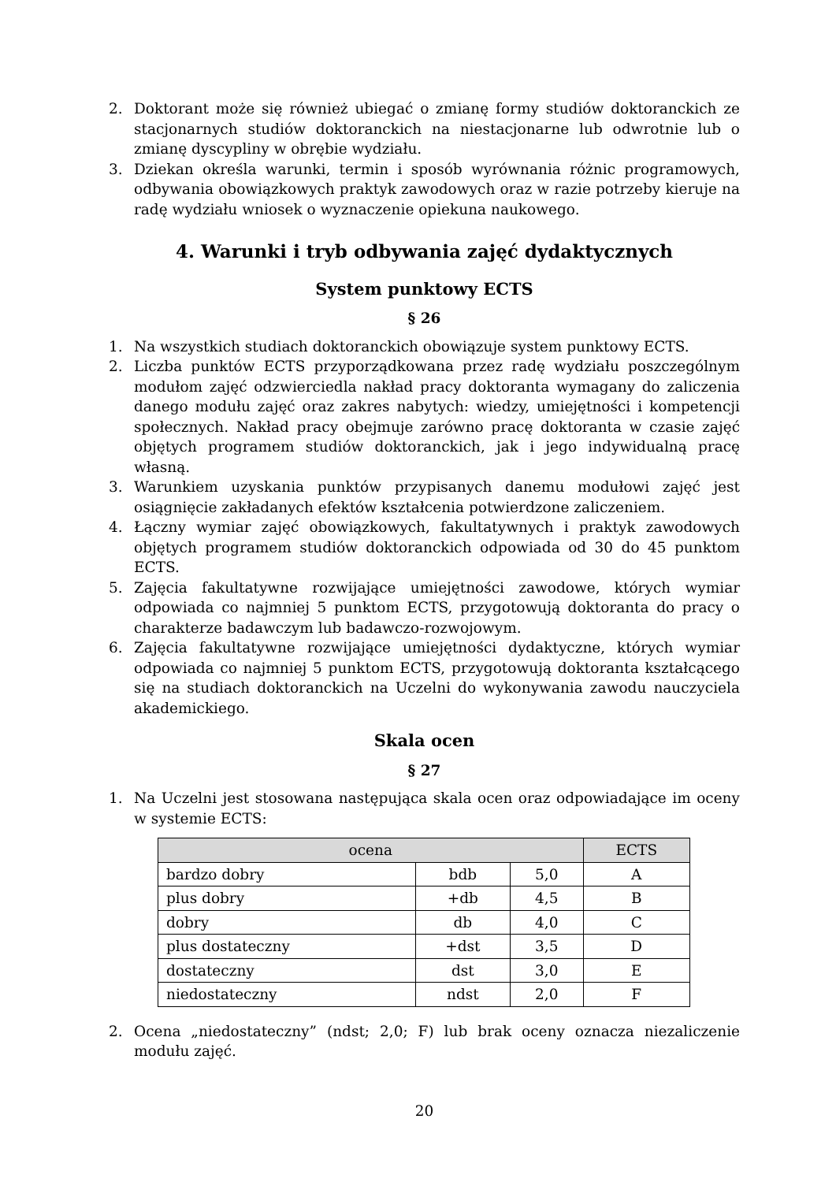2. Doktorant może się również ubiegać o zmianę formy studiów doktoranckich ze stacjonarnych studiów doktoranckich na niestacjonarne lub odwrotnie lub o zmianę dyscypliny w obrębie wydziału.
3. Dziekan określa warunki, termin i sposób wyrównania różnic programowych, odbywania obowiązkowych praktyk zawodowych oraz w razie potrzeby kieruje na radę wydziału wniosek o wyznaczenie opiekuna naukowego.
4. Warunki i tryb odbywania zajęć dydaktycznych
System punktowy ECTS
§ 26
1. Na wszystkich studiach doktoranckich obowiązuje system punktowy ECTS.
2. Liczba punktów ECTS przyporządkowana przez radę wydziału poszczególnym modułom zajęć odzwierciedla nakład pracy doktoranta wymagany do zaliczenia danego modułu zajęć oraz zakres nabytych: wiedzy, umiejętności i kompetencji społecznych. Nakład pracy obejmuje zarówno pracę doktoranta w czasie zajęć objętych programem studiów doktoranckich, jak i jego indywidualną pracę własną.
3. Warunkiem uzyskania punktów przypisanych danemu modułowi zajęć jest osiągnięcie zakładanych efektów kształcenia potwierdzone zaliczeniem.
4. Łączny wymiar zajęć obowiązkowych, fakultatywnych i praktyk zawodowych objętych programem studiów doktoranckich odpowiada od 30 do 45 punktom ECTS.
5. Zajęcia fakultatywne rozwijające umiejętności zawodowe, których wymiar odpowiada co najmniej 5 punktom ECTS, przygotowują doktoranta do pracy o charakterze badawczym lub badawczo-rozwojowym.
6. Zajęcia fakultatywne rozwijające umiejętności dydaktyczne, których wymiar odpowiada co najmniej 5 punktom ECTS, przygotowują doktoranta kształcącego się na studiach doktoranckich na Uczelni do wykonywania zawodu nauczyciela akademickiego.
Skala ocen
§ 27
1. Na Uczelni jest stosowana następująca skala ocen oraz odpowiadające im oceny w systemie ECTS:
| ocena | | | ECTS |
| --- | --- | --- | --- |
| bardzo dobry | bdb | 5,0 | A |
| plus dobry | +db | 4,5 | B |
| dobry | db | 4,0 | C |
| plus dostateczny | +dst | 3,5 | D |
| dostateczny | dst | 3,0 | E |
| niedostateczny | ndst | 2,0 | F |
2. Ocena „niedostateczny” (ndst; 2,0; F) lub brak oceny oznacza niezaliczenie modułu zajęć.
20